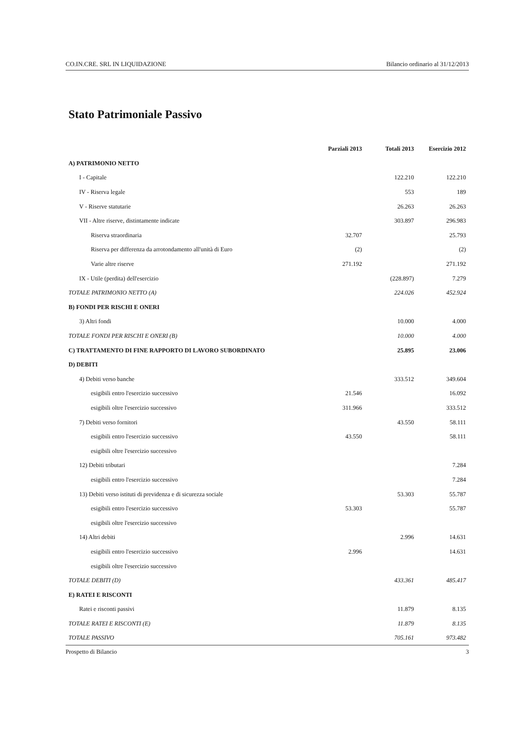CO.IN.CRE. SRL IN LIQUIDAZIONE Bilancio ordinario al 31/12/2013
Stato Patrimoniale Passivo
| | Parziali 2013 | Totali 2013 | Esercizio 2012 |
| --- | --- | --- | --- |
| A) PATRIMONIO NETTO | | | |
| I - Capitale | | 122.210 | 122.210 |
| IV - Riserva legale | | 553 | 189 |
| V - Riserve statutarie | | 26.263 | 26.263 |
| VII - Altre riserve, distintamente indicate | | 303.897 | 296.983 |
| Riserva straordinaria | 32.707 | | 25.793 |
| Riserva per differenza da arrotondamento all'unità di Euro | (2) | | (2) |
| Varie altre riserve | 271.192 | | 271.192 |
| IX - Utile (perdita) dell'esercizio | | (228.897) | 7.279 |
| TOTALE PATRIMONIO NETTO (A) | | 224.026 | 452.924 |
| B) FONDI PER RISCHI E ONERI | | | |
| 3) Altri fondi | | 10.000 | 4.000 |
| TOTALE FONDI PER RISCHI E ONERI (B) | | 10.000 | 4.000 |
| C) TRATTAMENTO DI FINE RAPPORTO DI LAVORO SUBORDINATO | | 25.895 | 23.006 |
| D) DEBITI | | | |
| 4) Debiti verso banche | | 333.512 | 349.604 |
| esigibili entro l'esercizio successivo | 21.546 | | 16.092 |
| esigibili oltre l'esercizio successivo | 311.966 | | 333.512 |
| 7) Debiti verso fornitori | | 43.550 | 58.111 |
| esigibili entro l'esercizio successivo | 43.550 | | 58.111 |
| esigibili oltre l'esercizio successivo | | | |
| 12) Debiti tributari | | | 7.284 |
| esigibili entro l'esercizio successivo | | | 7.284 |
| 13) Debiti verso istituti di previdenza e di sicurezza sociale | | 53.303 | 55.787 |
| esigibili entro l'esercizio successivo | 53.303 | | 55.787 |
| esigibili oltre l'esercizio successivo | | | |
| 14) Altri debiti | | 2.996 | 14.631 |
| esigibili entro l'esercizio successivo | 2.996 | | 14.631 |
| esigibili oltre l'esercizio successivo | | | |
| TOTALE DEBITI (D) | | 433.361 | 485.417 |
| E) RATEI E RISCONTI | | | |
| Ratei e risconti passivi | | 11.879 | 8.135 |
| TOTALE RATEI E RISCONTI (E) | | 11.879 | 8.135 |
| TOTALE PASSIVO | | 705.161 | 973.482 |
Prospetto di Bilancio 3